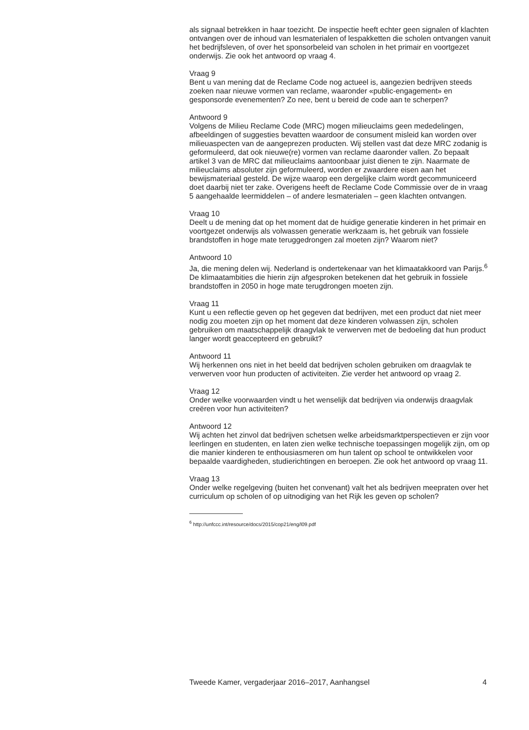als signaal betrekken in haar toezicht. De inspectie heeft echter geen signalen of klachten ontvangen over de inhoud van lesmaterialen of lespakketten die scholen ontvangen vanuit het bedrijfsleven, of over het sponsorbeleid van scholen in het primair en voortgezet onderwijs. Zie ook het antwoord op vraag 4.
Vraag 9
Bent u van mening dat de Reclame Code nog actueel is, aangezien bedrijven steeds zoeken naar nieuwe vormen van reclame, waaronder «public-engagement» en gesponsorde evenementen? Zo nee, bent u bereid de code aan te scherpen?
Antwoord 9
Volgens de Milieu Reclame Code (MRC) mogen milieuclaims geen mededelingen, afbeeldingen of suggesties bevatten waardoor de consument misleid kan worden over milieuaspecten van de aangeprezen producten. Wij stellen vast dat deze MRC zodanig is geformuleerd, dat ook nieuwe(re) vormen van reclame daaronder vallen. Zo bepaalt artikel 3 van de MRC dat milieuclaims aantoonbaar juist dienen te zijn. Naarmate de milieuclaims absoluter zijn geformuleerd, worden er zwaardere eisen aan het bewijsmateriaal gesteld. De wijze waarop een dergelijke claim wordt gecommuniceerd doet daarbij niet ter zake. Overigens heeft de Reclame Code Commissie over de in vraag 5 aangehaalde leermiddelen – of andere lesmaterialen – geen klachten ontvangen.
Vraag 10
Deelt u de mening dat op het moment dat de huidige generatie kinderen in het primair en voortgezet onderwijs als volwassen generatie werkzaam is, het gebruik van fossiele brandstoffen in hoge mate teruggedrongen zal moeten zijn? Waarom niet?
Antwoord 10
Ja, die mening delen wij. Nederland is ondertekenaar van het klimaatakkoord van Parijs.<sup>6</sup> De klimaatambities die hierin zijn afgesproken betekenen dat het gebruik in fossiele brandstoffen in 2050 in hoge mate terugdrongen moeten zijn.
Vraag 11
Kunt u een reflectie geven op het gegeven dat bedrijven, met een product dat niet meer nodig zou moeten zijn op het moment dat deze kinderen volwassen zijn, scholen gebruiken om maatschappelijk draagvlak te verwerven met de bedoeling dat hun product langer wordt geaccepteerd en gebruikt?
Antwoord 11
Wij herkennen ons niet in het beeld dat bedrijven scholen gebruiken om draagvlak te verwerven voor hun producten of activiteiten. Zie verder het antwoord op vraag 2.
Vraag 12
Onder welke voorwaarden vindt u het wenselijk dat bedrijven via onderwijs draagvlak creëren voor hun activiteiten?
Antwoord 12
Wij achten het zinvol dat bedrijven schetsen welke arbeidsmarktperspectieven er zijn voor leerlingen en studenten, en laten zien welke technische toepassingen mogelijk zijn, om op die manier kinderen te enthousiasmeren om hun talent op school te ontwikkelen voor bepaalde vaardigheden, studierichtingen en beroepen. Zie ook het antwoord op vraag 11.
Vraag 13
Onder welke regelgeving (buiten het convenant) valt het als bedrijven meepraten over het curriculum op scholen of op uitnodiging van het Rijk les geven op scholen?
<sup>6</sup> http://unfccc.int/resource/docs/2015/cop21/eng/l09.pdf
Tweede Kamer, vergaderjaar 2016–2017, Aanhangsel 4